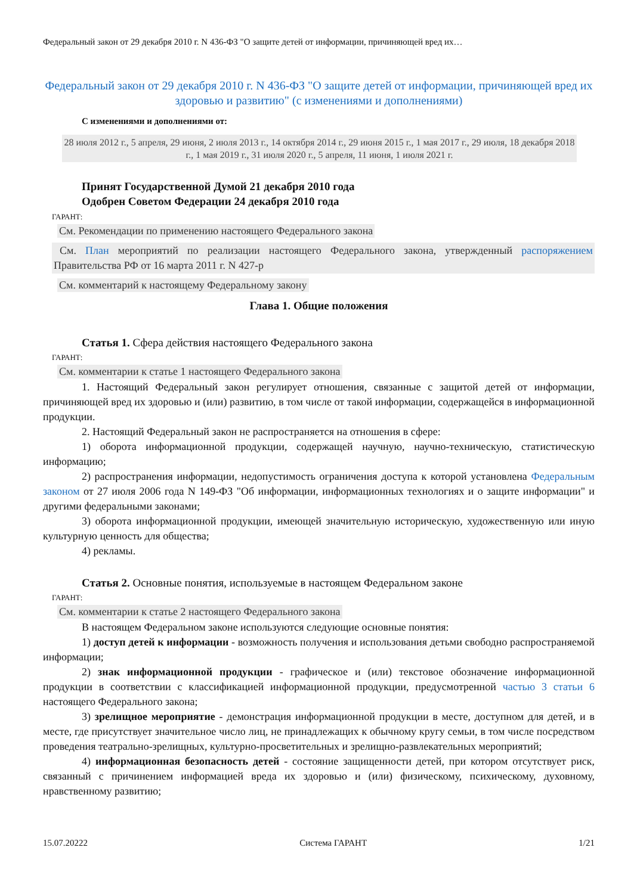Федеральный закон от 29 декабря 2010 г. N 436-ФЗ "О защите детей от информации, причиняющей вред их…
Федеральный закон от 29 декабря 2010 г. N 436-ФЗ "О защите детей от информации, причиняющей вред их здоровью и развитию" (с изменениями и дополнениями)
С изменениями и дополнениями от:
28 июля 2012 г., 5 апреля, 29 июня, 2 июля 2013 г., 14 октября 2014 г., 29 июня 2015 г., 1 мая 2017 г., 29 июля, 18 декабря 2018 г., 1 мая 2019 г., 31 июля 2020 г., 5 апреля, 11 июня, 1 июля 2021 г.
Принят Государственной Думой 21 декабря 2010 года
Одобрен Советом Федерации 24 декабря 2010 года
ГАРАНТ:
См. Рекомендации по применению настоящего Федерального закона
См. План мероприятий по реализации настоящего Федерального закона, утвержденный распоряжением Правительства РФ от 16 марта 2011 г. N 427-р
См. комментарий к настоящему Федеральному закону
Глава 1. Общие положения
Статья 1. Сфера действия настоящего Федерального закона
ГАРАНТ:
См. комментарии к статье 1 настоящего Федерального закона
1. Настоящий Федеральный закон регулирует отношения, связанные с защитой детей от информации, причиняющей вред их здоровью и (или) развитию, в том числе от такой информации, содержащейся в информационной продукции.
2. Настоящий Федеральный закон не распространяется на отношения в сфере:
1) оборота информационной продукции, содержащей научную, научно-техническую, статистическую информацию;
2) распространения информации, недопустимость ограничения доступа к которой установлена Федеральным законом от 27 июля 2006 года N 149-ФЗ "Об информации, информационных технологиях и о защите информации" и другими федеральными законами;
3) оборота информационной продукции, имеющей значительную историческую, художественную или иную культурную ценность для общества;
4) рекламы.
Статья 2. Основные понятия, используемые в настоящем Федеральном законе
ГАРАНТ:
См. комментарии к статье 2 настоящего Федерального закона
В настоящем Федеральном законе используются следующие основные понятия:
1) доступ детей к информации - возможность получения и использования детьми свободно распространяемой информации;
2) знак информационной продукции - графическое и (или) текстовое обозначение информационной продукции в соответствии с классификацией информационной продукции, предусмотренной частью 3 статьи 6 настоящего Федерального закона;
3) зрелищное мероприятие - демонстрация информационной продукции в месте, доступном для детей, и в месте, где присутствует значительное число лиц, не принадлежащих к обычному кругу семьи, в том числе посредством проведения театрально-зрелищных, культурно-просветительных и зрелищно-развлекательных мероприятий;
4) информационная безопасность детей - состояние защищенности детей, при котором отсутствует риск, связанный с причинением информацией вреда их здоровью и (или) физическому, психическому, духовному, нравственному развитию;
15.07.20222 Система ГАРАНТ 1/21